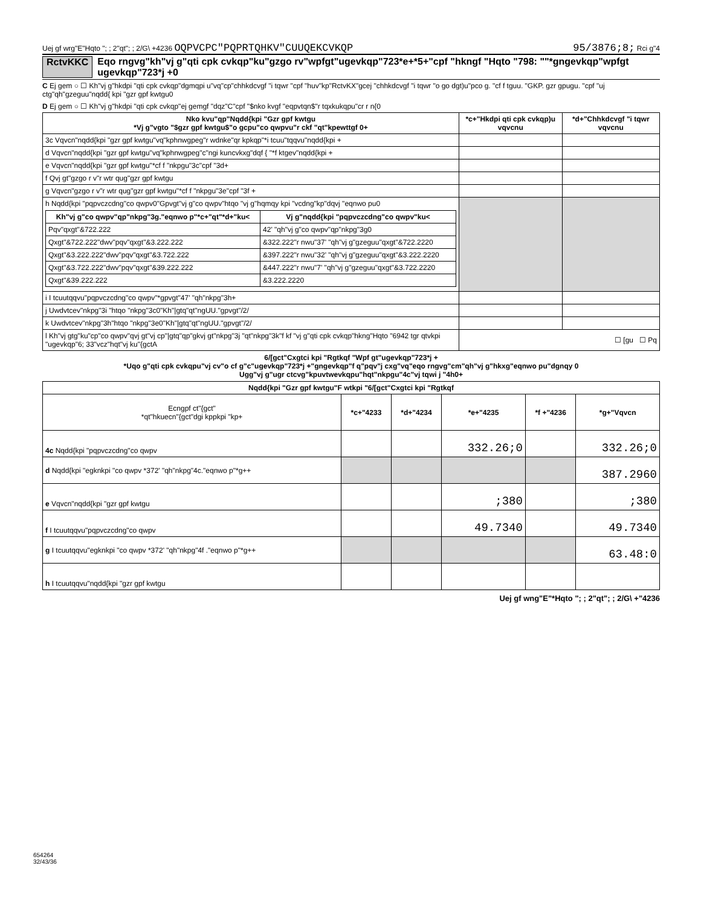Uej gf wrg"E"Hqto "; ; 2"qt"; ; 2/G\ +4236 OQPVCPC"PQPRTQHKV"CUUQEKCVKQP 95/3876;8; Rci g"4
RctvKKC Eqo rngvg"kh"vj g"qti cpk cvkqp"ku"gzgo rv"wpfgt"ugevkqp"723*e+*5+"cpf "hkngf "Hqto "798: ""*gngevkqp"wpfgt ugevkqp"723*j +0
C Ej gem ○ ☐ Kh"vj g"hkdpi "qti cpk cvkqp"dgmqpi u"vq"cp"chhkdcvgf "i tqwr "cpf "huv"kp"RctvKX"gcej "chhkdcvgf "i tqwr "o go dgt)u"pco g. "cf f tguu. "GKP. gzr gpugu. "cpf "uj ctg"qh"gzeguu"nqdd{ kpi "gzr gpf kwtgu0
D Ej gem ○ ☐ Kh"vj g"hkdpi "qti cpk cvkqp"ej gemgf "dqz"C"cpf "$nko kvgf "eqpvtqn$"r tqxkukqpu"cr r n{0
| Nko kvu"qp"Nqdd{kpi "Gzr gpf kwtgu *Vj g"vgto "$gzr gpf kwtgu$"o gcpu"co qwpvu"r ckf "qt"kpewttgf 0+ | *c+"Hkdpi qti cpk cvkqp)u vqvcnu | *d+"Chhkdcvgf "i tqwr vqvcnu |
| --- | --- | --- |
| 3c Vqvcn"nqdd{kpi "gzr gpf kwtgu"vq"kphnwgpeg"r wdnke"qr kpkqp"*i tcuu"tqqvu"nqdd{kpi + | | |
| d Vqvcn"nqdd{kpi "gzr gpf kwtgu"vq"kphnwgpeg"c"ngi kuncvkxg"dqf { "*f ktgev"nqdd{kpi + | | |
| e Vqvcn"nqdd{kpi "gzr gpf kwtgu"*cf f "nkpgu"3c"cpf "3d+ | | |
| f Qvj gt"gzgo r v"r wtr qug"gzr gpf kwtgu | | |
| g Vqvcn"gzgo r v"r wtr qug"gzr gpf kwtgu"*cf f "nkpgu"3e"cpf "3f + | | |
| h Nqdd{kpi "pqpvczcdng"co qwpv0"Gpvgt"vj g"co qwpv"htqo "vj g"hqmqy kpi "vcdng"kp"dqvj "eqnwo pu0 / Kh"vj g"co qwpv"qp"nkpg"3g."eqnwo p"*c+"qt"*d+"ku< / Vj g"nqdd{kpi "pqpvczcdng"co qwpv"ku< / / --- / --- / / Pqv"qxgt"&722.222 / 42' "qh"vj g"co qwpv"qp"nkpg"3g0 / / Qxgt"&722.222"dwv"pqv"qxgt"&3.222.222 / &322.222"r nwu"37' "qh"vj g"gzeguu"qxgt"&722.2220 / / Qxgt"&3.222.222"dwv"pqv"qxgt"&3.722.222 / &397.222"r nwu"32' "qh"vj g"gzeguu"qxgt"&3.222.2220 / / Qxgt"&3.722.222"dwv"pqv"qxgt"&39.222.222 / &447.222"r nwu"7' "qh"vj g"gzeguu"qxgt"&3.722.2220 / / Qxgt"&39.222.222 / &3.222.2220 / | | |
| i I tcuutqqvu"pqpvczcdng"co qwpv"*gpvgt"47' "qh"nkpg"3h+ | | |
| j Uwdvtcev"nkpg"3i "htqo "nkpg"3c0"Kh"/gtq"qt"ngUU."gpvgt"/2/ | | |
| k Uwdvtcev"nkpg"3h"htqo "nkpg"3e0"Kh"/gtq"qt"ngUU."gpvgt"/2/ | | |
| l Kh"vj gtg"ku"cp"co qwpv"qvj gt"vj cp"/gtq"qp"gkvj gt"nkpg"3j "qt"nkpg"3k"f kf "vj g"qti cpk cvkqp"hkng"Hqto "6942 tgr qtvkpi "ugevkqp"6; 33"vcz"hqt"vj ku"{gctA | ☐ [gu ☐ Pq | |
6/[gct"Cxgtci kpi "Rgtkqf "Wpf gt"ugevkqp"723*j +
*Uqo g"qti cpk cvkqpu"vj cv"o cf g"c"ugevkqp"723*j +"gngevkqp"f q"pqv"j cxg"vq"eqo rngvg"cm"qh"vj g"hkxg"eqnwo pu"dgnqy 0
Ugg"vj g"ugr ctcvg"kpuvtwevkqpu"hqt"nkpgu"4c"vj tqwi j "4h0+
| Nqdd{kpi "Gzr gpf kwtgu"F wtkpi "6/[gct"Cxgtci kpi "Rgtkqf | | | | | |
| --- | --- | --- | --- | --- | --- |
| Ecngpf ct"{gct" *qt"hkuecn"{gct"dgi kppkpi "kp+ | *c+"4233 | *d+"4234 | *e+"4235 | *f +"4236 | *g+"Vqvcn |
| 4c Nqdd{kpi "pqpvczcdng"co qwpv | | | 332.26;0 | | 332.26;0 |
| d Nqdd{kpi "egknkpi "co qwpv *372' "qh"nkpg"4c."eqnwo p"*g++ | | | | | 387.2960 |
| e Vqvcn"nqdd{kpi "gzr gpf kwtgu | | | ;380 | | ;380 |
| f I tcuutqqvu"pqpvczcdng"co qwpv | | | 49.7340 | | 49.7340 |
| g I tcuutqqvu"egknkpi "co qwpv *372' "qh"nkpg"4f ."eqnwo p"*g++ | | | | | 63.48:0 |
| h I tcuutqqvu"nqdd{kpi "gzr gpf kwtgu | | | | | |
Uej gf wng"E"*Hqto "; ; 2"qt"; ; 2/G\ +"4236
654264
32/43/36